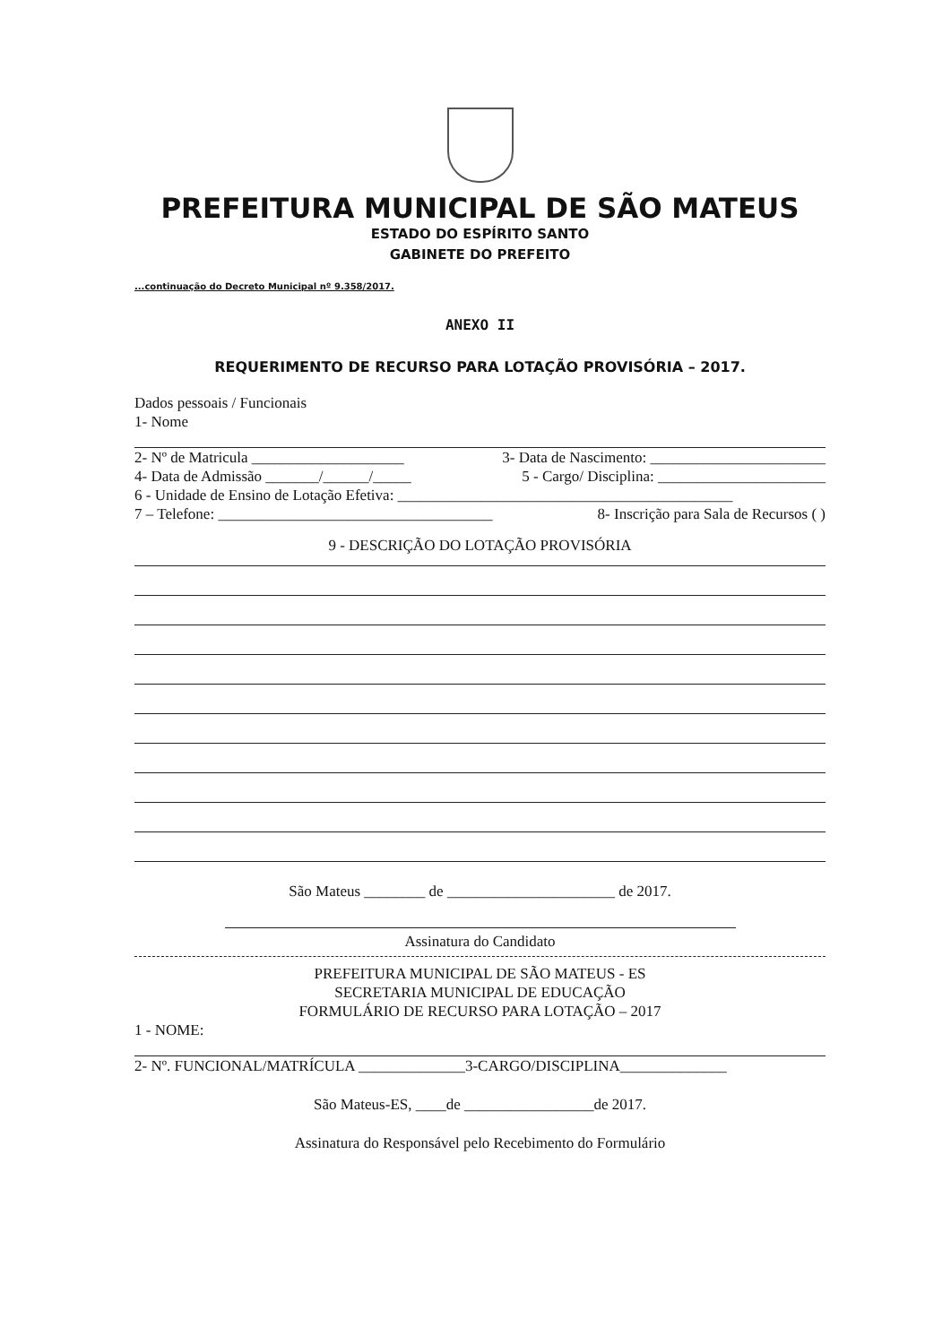PREFEITURA MUNICIPAL DE SÃO MATEUS
ESTADO DO ESPÍRITO SANTO
GABINETE DO PREFEITO
...continuação do Decreto Municipal nº 9.358/2017.
ANEXO II
REQUERIMENTO DE RECURSO PARA LOTAÇÃO PROVISÓRIA – 2017.
Dados pessoais / Funcionais
1- Nome
2- Nº de Matricula ____________________ 3- Data de Nascimento: _______________________
4- Data de Admissão _______/______/_____ 5 - Cargo/ Disciplina: ______________________
6 - Unidade de Ensino de Lotação Efetiva: ____________________________________________
7 – Telefone: ____________________________________ 8- Inscrição para Sala de Recursos ( )
9 - DESCRIÇÃO DO LOTAÇÃO PROVISÓRIA
São Mateus ________ de ______________________ de 2017.
Assinatura do Candidato
PREFEITURA MUNICIPAL DE SÃO MATEUS - ES
SECRETARIA MUNICIPAL DE EDUCAÇÃO
FORMULÁRIO DE RECURSO PARA LOTAÇÃO – 2017
1 - NOME:
2- Nº. FUNCIONAL/MATRÍCULA ______________3-CARGO/DISCIPLINA______________
São Mateus-ES, ____de _________________de 2017.
Assinatura do Responsável pelo Recebimento do Formulário